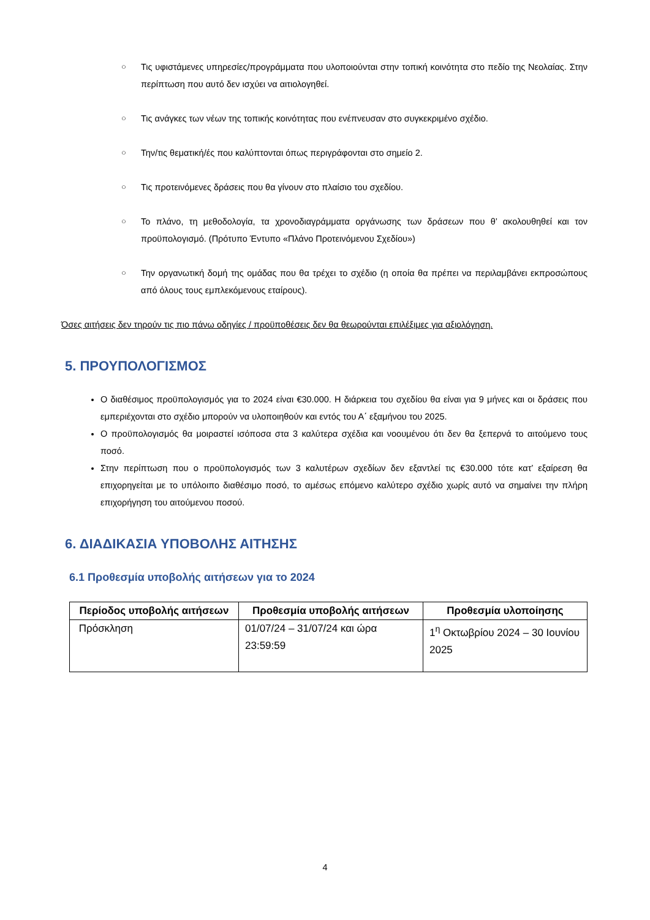○ Τις υφιστάμενες υπηρεσίες/προγράμματα που υλοποιούνται στην τοπική κοινότητα στο πεδίο της Νεολαίας. Στην περίπτωση που αυτό δεν ισχύει να αιτιολογηθεί.
○ Τις ανάγκες των νέων της τοπικής κοινότητας που ενέπνευσαν στο συγκεκριμένο σχέδιο.
○ Την/τις θεματική/ές που καλύπτονται όπως περιγράφονται στο σημείο 2.
○ Τις προτεινόμενες δράσεις που θα γίνουν στο πλαίσιο του σχεδίου.
○ Το πλάνο, τη μεθοδολογία, τα χρονοδιαγράμματα οργάνωσης των δράσεων που θ’ ακολουθηθεί και τον προϋπολογισμό. (Πρότυπο Έντυπο «Πλάνο Προτεινόμενου Σχεδίου»)
○ Την οργανωτική δομή της ομάδας που θα τρέχει το σχέδιο (η οποία θα πρέπει να περιλαμβάνει εκπροσώπους από όλους τους εμπλεκόμενους εταίρους).
Όσες αιτήσεις δεν τηρούν τις πιο πάνω οδηγίες / προϋποθέσεις δεν θα θεωρούνται επιλέξιμες για αξιολόγηση.
5. ΠΡΟΥΠΟΛΟΓΙΣΜΟΣ
Ο διαθέσιμος προϋπολογισμός για το 2024 είναι €30.000. Η διάρκεια του σχεδίου θα είναι για 9 μήνες και οι δράσεις που εμπεριέχονται στο σχέδιο μπορούν να υλοποιηθούν και εντός του Α΄ εξαμήνου του 2025.
Ο προϋπολογισμός θα μοιραστεί ισόποσα στα 3 καλύτερα σχέδια και νοουμένου ότι δεν θα ξεπερνά το αιτούμενο τους ποσό.
Στην περίπτωση που ο προϋπολογισμός των 3 καλυτέρων σχεδίων δεν εξαντλεί τις €30.000 τότε κατ’ εξαίρεση θα επιχορηγείται με το υπόλοιπο διαθέσιμο ποσό, το αμέσως επόμενο καλύτερο σχέδιο χωρίς αυτό να σημαίνει την πλήρη επιχορήγηση του αιτούμενου ποσού.
6. ΔΙΑΔΙΚΑΣΙΑ ΥΠΟΒΟΛΗΣ ΑΙΤΗΣΗΣ
6.1 Προθεσμία υποβολής αιτήσεων για το 2024
| Περίοδος υποβολής αιτήσεων | Προθεσμία υποβολής αιτήσεων | Προθεσμία υλοποίησης |
| --- | --- | --- |
| Πρόσκληση | 01/07/24 – 31/07/24 και ώρα 23:59:59 | 1<sup>η</sup> Οκτωβρίου 2024 – 30 Ιουνίου 2025 |
4